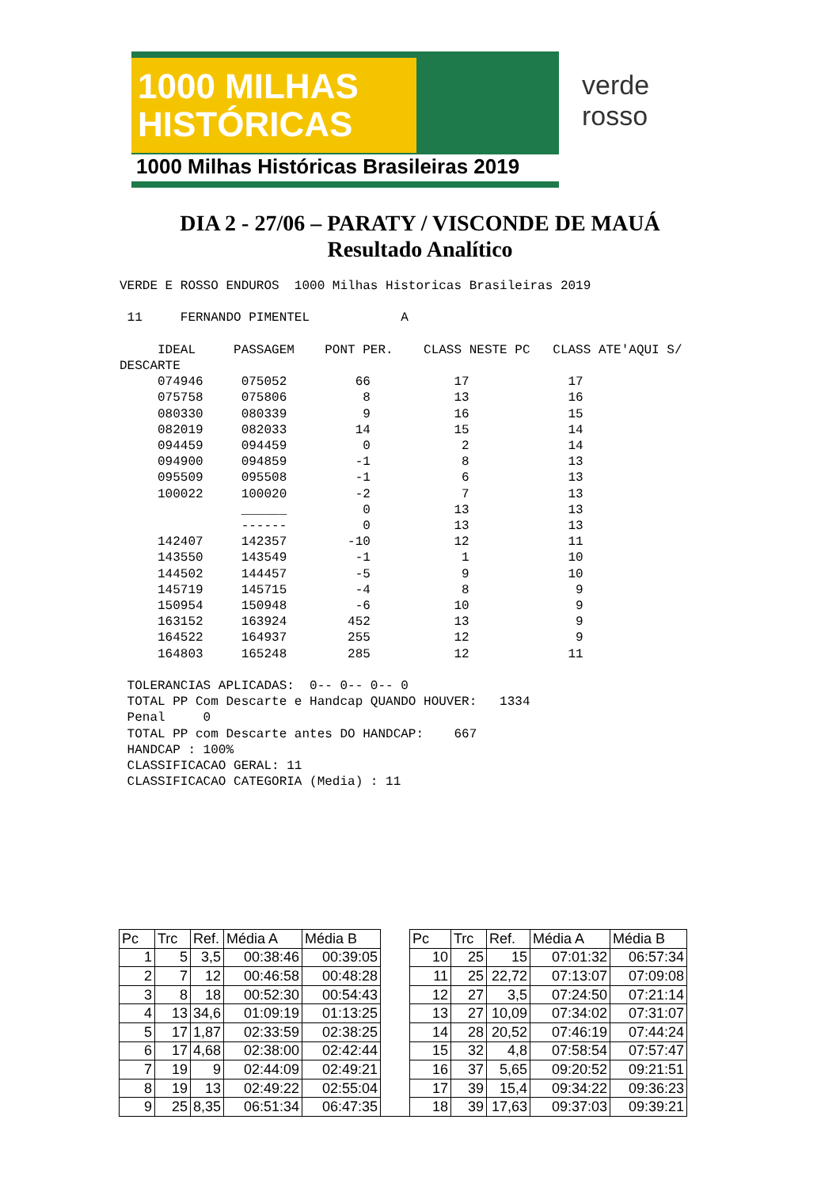1000 MILHAS
HISTÓRICAS
1000 Milhas Históricas Brasileiras 2019
verde
rosso
DIA 2 - 27/06 – PARATY / VISCONDE DE MAUÁ
Resultado Analítico
VERDE E ROSSO ENDUROS  1000 Milhas Historicas Brasileiras 2019

 11     FERNANDO PIMENTEL            A

     IDEAL     PASSAGEM    PONT PER.    CLASS NESTE PC   CLASS ATE'AQUI S/
DESCARTE
     074946     075052         66           17             17
     075758     075806          8           13             16
     080330     080339          9           16             15
     082019     082033         14           15             14
     094459     094459          0            2             14
     094900     094859         -1            8             13
     095509     095508         -1            6             13
     100022     100020         -2            7             13
                ______          0           13             13
                ------          0           13             13
     142407     142357        -10           12             11
     143550     143549         -1            1             10
     144502     144457         -5            9             10
     145719     145715         -4            8              9
     150954     150948         -6           10              9
     163152     163924        452           13              9
     164522     164937        255           12              9
     164803     165248        285           12             11

 TOLERANCIAS APLICADAS:  0-- 0-- 0-- 0
 TOTAL PP Com Descarte e Handcap QUANDO HOUVER:   1334
 Penal     0
 TOTAL PP com Descarte antes DO HANDCAP:    667
 HANDCAP : 100%
 CLASSIFICACAO GERAL: 11
 CLASSIFICACAO CATEGORIA (Media) : 11
| Pc | Trc | Ref. | Média A | Média B | | Pc | Trc | Ref. | Média A | Média B |
| --- | --- | --- | --- | --- | --- | --- | --- | --- | --- | --- |
| 1 | 5 | 3,5 | 00:38:46 | 00:39:05 | | 10 | 25 | 15 | 07:01:32 | 06:57:34 |
| 2 | 7 | 12 | 00:46:58 | 00:48:28 | | 11 | 25 | 22,72 | 07:13:07 | 07:09:08 |
| 3 | 8 | 18 | 00:52:30 | 00:54:43 | | 12 | 27 | 3,5 | 07:24:50 | 07:21:14 |
| 4 | 13 | 34,6 | 01:09:19 | 01:13:25 | | 13 | 27 | 10,09 | 07:34:02 | 07:31:07 |
| 5 | 17 | 1,87 | 02:33:59 | 02:38:25 | | 14 | 28 | 20,52 | 07:46:19 | 07:44:24 |
| 6 | 17 | 4,68 | 02:38:00 | 02:42:44 | | 15 | 32 | 4,8 | 07:58:54 | 07:57:47 |
| 7 | 19 | 9 | 02:44:09 | 02:49:21 | | 16 | 37 | 5,65 | 09:20:52 | 09:21:51 |
| 8 | 19 | 13 | 02:49:22 | 02:55:04 | | 17 | 39 | 15,4 | 09:34:22 | 09:36:23 |
| 9 | 25 | 8,35 | 06:51:34 | 06:47:35 | | 18 | 39 | 17,63 | 09:37:03 | 09:39:21 |